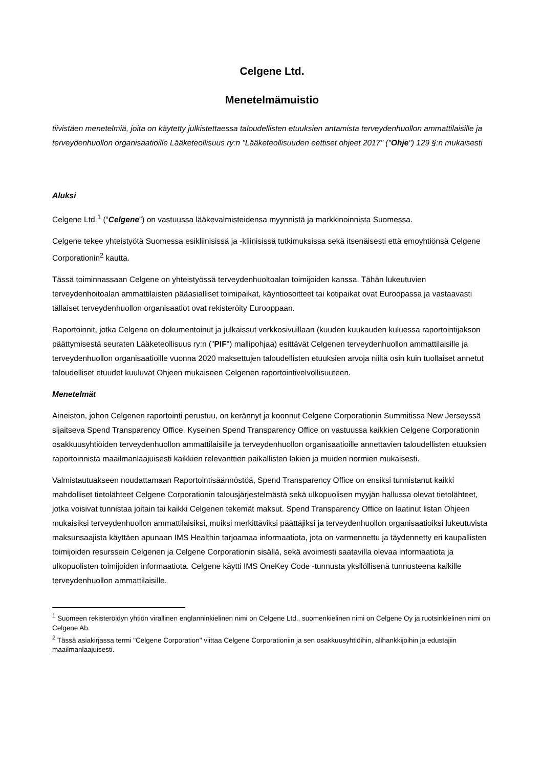Celgene Ltd.
Menetelmämuistio
tiivistäen menetelmiä, joita on käytetty julkistettaessa taloudellisten etuuksien antamista terveydenhuollon ammattilaisille ja terveydenhuollon organisaatioille Lääketeollisuus ry:n "Lääketeollisuuden eettiset ohjeet 2017" ("Ohje") 129 §:n mukaisesti
Aluksi
Celgene Ltd.<sup>1</sup> (“Celgene”) on vastuussa lääkevalmisteidensa myynnistä ja markkinoinnista Suomessa.
Celgene tekee yhteistyötä Suomessa esikliinisissä ja -kliinisissä tutkimuksissa sekä itsenäisesti että emoyhtiönsä Celgene Corporationin<sup>2</sup> kautta.
Tässä toiminnassaan Celgene on yhteistyössä terveydenhuoltoalan toimijoiden kanssa. Tähän lukeutuvien terveydenhoitoalan ammattilaisten pääasialliset toimipaikat, käyntiosoitteet tai kotipaikat ovat Euroopassa ja vastaavasti tällaiset terveydenhuollon organisaatiot ovat rekisteröity Eurooppaan.
Raportoinnit, jotka Celgene on dokumentoinut ja julkaissut verkkosivuillaan (kuuden kuukauden kuluessa raportointijakson päättymisestä seuraten Lääketeollisuus ry:n ("PIF") mallipohjaa) esittävät Celgenen terveydenhuollon ammattilaisille ja terveydenhuollon organisaatioille vuonna 2020 maksettujen taloudellisten etuuksien arvoja niiltä osin kuin tuollaiset annetut taloudelliset etuudet kuuluvat Ohjeen mukaiseen Celgenen raportointivelvollisuuteen.
Menetelmät
Aineiston, johon Celgenen raportointi perustuu, on kerännyt ja koonnut Celgene Corporationin Summitissa New Jerseyssä sijaitseva Spend Transparency Office. Kyseinen Spend Transparency Office on vastuussa kaikkien Celgene Corporationin osakkuusyhtiöiden terveydenhuollon ammattilaisille ja terveydenhuollon organisaatioille annettavien taloudellisten etuuksien raportoinnista maailmanlaajuisesti kaikkien relevanttien paikallisten lakien ja muiden normien mukaisesti.
Valmistautuakseen noudattamaan Raportointisäännöstöä, Spend Transparency Office on ensiksi tunnistanut kaikki mahdolliset tietolähteet Celgene Corporationin talousjärjestelmästä sekä ulkopuolisen myyjän hallussa olevat tietolähteet, jotka voisivat tunnistaa joitain tai kaikki Celgenen tekemät maksut. Spend Transparency Office on laatinut listan Ohjeen mukaisiksi terveydenhuollon ammattilaisiksi, muiksi merkittäviksi päättäjiksi ja terveydenhuollon organisaatioiksi lukeutuvista maksunsaajista käyttäen apunaan IMS Healthin tarjoamaa informaatiota, jota on varmennettu ja täydennetty eri kaupallisten toimijoiden resurssein Celgenen ja Celgene Corporationin sisällä, sekä avoimesti saatavilla olevaa informaatiota ja ulkopuolisten toimijoiden informaatiota. Celgene käytti IMS OneKey Code -tunnusta yksilöllisenä tunnusteena kaikille terveydenhuollon ammattilaisille.
<sup>1</sup> Suomeen rekisteröidyn yhtiön virallinen englanninkielinen nimi on Celgene Ltd., suomenkielinen nimi on Celgene Oy ja ruotsinkielinen nimi on Celgene Ab.
<sup>2</sup> Tässä asiakirjassa termi "Celgene Corporation" viittaa Celgene Corporationiin ja sen osakkuusyhtiöihin, alihankkijoihin ja edustajiin maailmanlaajuisesti.